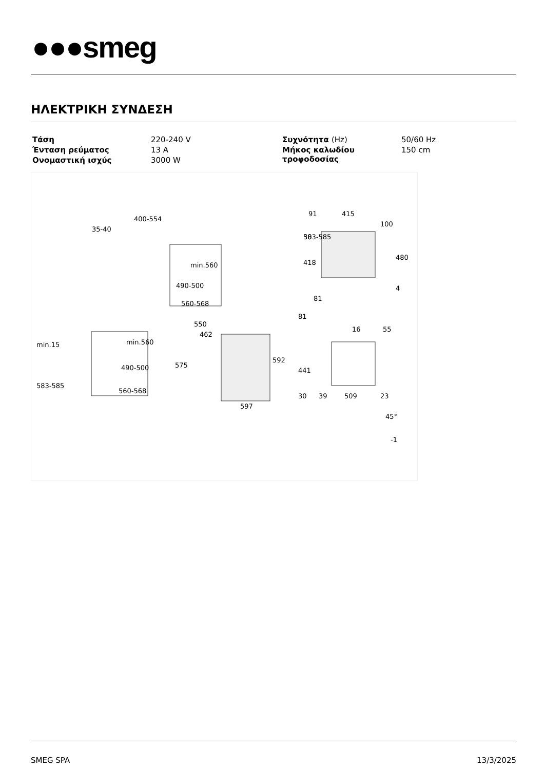●●●smeg
ΗΛΕΚΤΡΙΚΗ ΣΥΝΔΕΣΗ
| Τάση | 220-240 V | Συχνότητα (Hz) | 50/60 Hz |
| Ένταση ρεύματος | 13 A | Μήκος καλωδίου τροφοδοσίας | 150 cm |
| Ονομαστική ισχύς | 3000 W | | |
400-554
35-40
min.560
490-500
560-568
min.15
583-585
583-585
min.560
490-500
560-568
550
462
575
592
597
91
415
100
30
418
480
4
81
81
16
55
441
30
39
509
23
45°
-1
SMEG SPA 13/3/2025